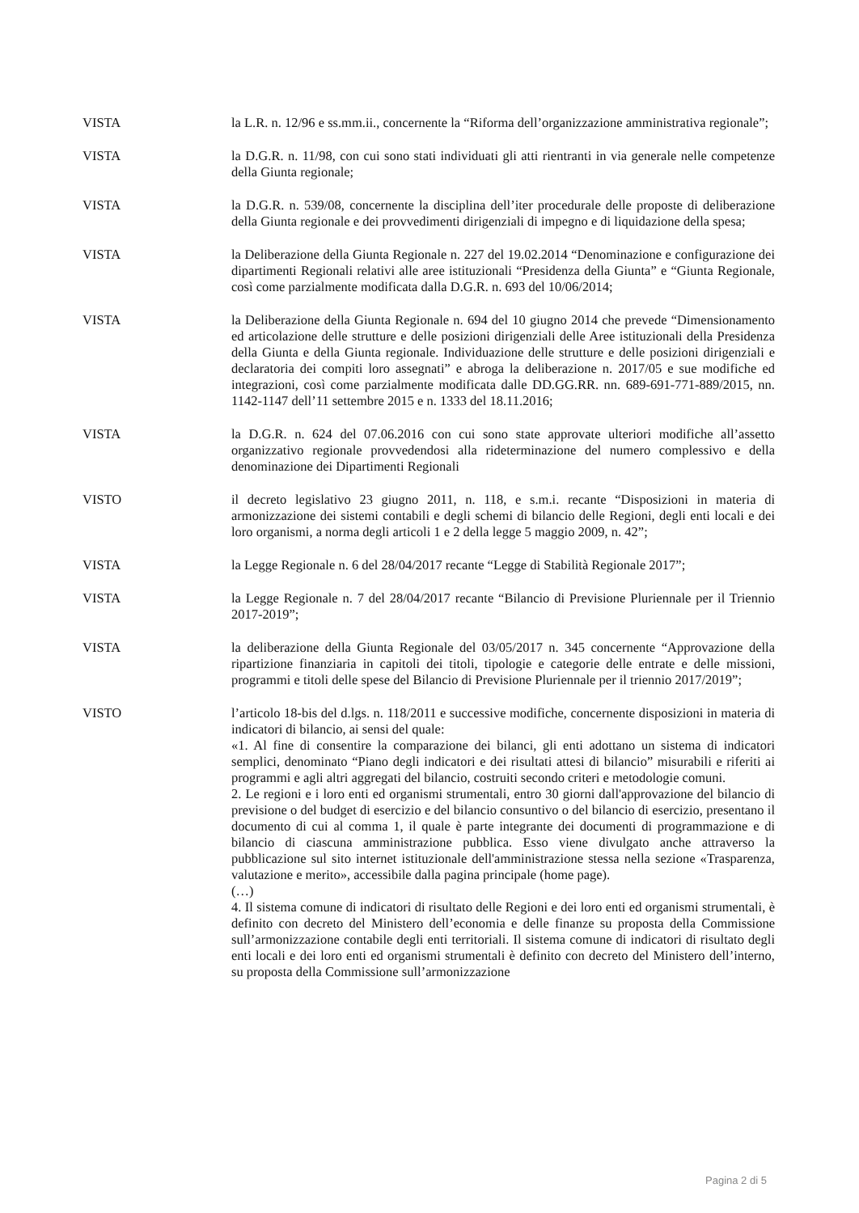VISTA la L.R. n. 12/96 e ss.mm.ii., concernente la “Riforma dell’organizzazione amministrativa regionale”;
VISTA la D.G.R. n. 11/98, con cui sono stati individuati gli atti rientranti in via generale nelle competenze della Giunta regionale;
VISTA la D.G.R. n. 539/08, concernente la disciplina dell’iter procedurale delle proposte di deliberazione della Giunta regionale e dei provvedimenti dirigenziali di impegno e di liquidazione della spesa;
VISTA la Deliberazione della Giunta Regionale n. 227 del 19.02.2014 “Denominazione e configurazione dei dipartimenti Regionali relativi alle aree istituzionali “Presidenza della Giunta” e “Giunta Regionale, così come parzialmente modificata dalla D.G.R. n. 693 del 10/06/2014;
VISTA la Deliberazione della Giunta Regionale n. 694 del 10 giugno 2014 che prevede “Dimensionamento ed articolazione delle strutture e delle posizioni dirigenziali delle Aree istituzionali della Presidenza della Giunta e della Giunta regionale. Individuazione delle strutture e delle posizioni dirigenziali e declaratoria dei compiti loro assegnati” e abroga la deliberazione n. 2017/05 e sue modifiche ed integrazioni, così come parzialmente modificata dalle DD.GG.RR. nn. 689-691-771-889/2015, nn. 1142-1147 dell’11 settembre 2015 e n. 1333 del 18.11.2016;
VISTA la D.G.R. n. 624 del 07.06.2016 con cui sono state approvate ulteriori modifiche all’assetto organizzativo regionale provvedendosi alla rideterminazione del numero complessivo e della denominazione dei Dipartimenti Regionali
VISTO il decreto legislativo 23 giugno 2011, n. 118, e s.m.i. recante “Disposizioni in materia di armonizzazione dei sistemi contabili e degli schemi di bilancio delle Regioni, degli enti locali e dei loro organismi, a norma degli articoli 1 e 2 della legge 5 maggio 2009, n. 42”;
VISTA la Legge Regionale n. 6 del 28/04/2017 recante “Legge di Stabilità Regionale 2017”;
VISTA la Legge Regionale n. 7 del 28/04/2017 recante “Bilancio di Previsione Pluriennale per il Triennio 2017-2019”;
VISTA la deliberazione della Giunta Regionale del 03/05/2017 n. 345 concernente “Approvazione della ripartizione finanziaria in capitoli dei titoli, tipologie e categorie delle entrate e delle missioni, programmi e titoli delle spese del Bilancio di Previsione Pluriennale per il triennio 2017/2019”;
VISTO l’articolo 18-bis del d.lgs. n. 118/2011 e successive modifiche, concernente disposizioni in materia di indicatori di bilancio, ai sensi del quale:
«1. Al fine di consentire la comparazione dei bilanci, gli enti adottano un sistema di indicatori semplici, denominato “Piano degli indicatori e dei risultati attesi di bilancio” misurabili e riferiti ai programmi e agli altri aggregati del bilancio, costruiti secondo criteri e metodologie comuni.
2. Le regioni e i loro enti ed organismi strumentali, entro 30 giorni dall'approvazione del bilancio di previsione o del budget di esercizio e del bilancio consuntivo o del bilancio di esercizio, presentano il documento di cui al comma 1, il quale è parte integrante dei documenti di programmazione e di bilancio di ciascuna amministrazione pubblica. Esso viene divulgato anche attraverso la pubblicazione sul sito internet istituzionale dell'amministrazione stessa nella sezione «Trasparenza, valutazione e merito», accessibile dalla pagina principale (home page).
(…)
4. Il sistema comune di indicatori di risultato delle Regioni e dei loro enti ed organismi strumentali, è definito con decreto del Ministero dell’economia e delle finanze su proposta della Commissione sull’armonizzazione contabile degli enti territoriali. Il sistema comune di indicatori di risultato degli enti locali e dei loro enti ed organismi strumentali è definito con decreto del Ministero dell’interno, su proposta della Commissione sull’armonizzazione
Pagina 2 di 5